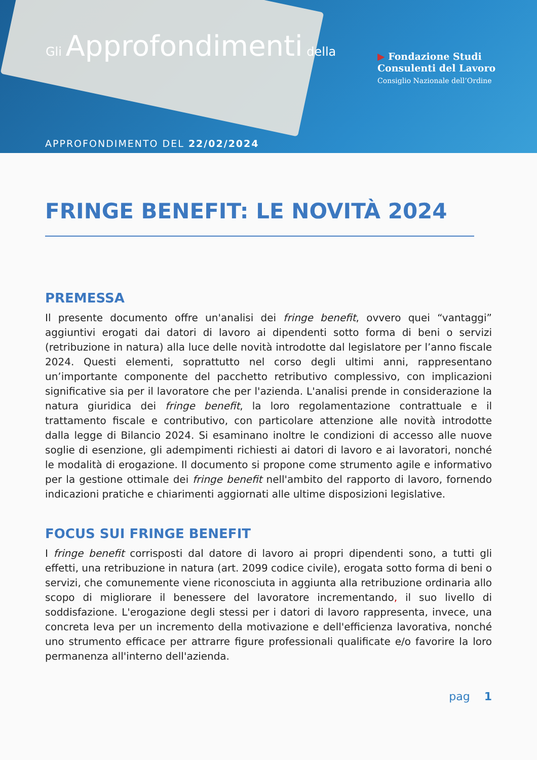Gli Approfondimenti della
▶ Fondazione Studi
Consulenti del Lavoro
Consiglio Nazionale dell’Ordine
APPROFONDIMENTO DEL 22/02/2024
FRINGE BENEFIT: LE NOVITÀ 2024
PREMESSA
Il presente documento offre un'analisi dei fringe benefit, ovvero quei “vantaggi” aggiuntivi erogati dai datori di lavoro ai dipendenti sotto forma di beni o servizi (retribuzione in natura) alla luce delle novità introdotte dal legislatore per l’anno fiscale 2024. Questi elementi, soprattutto nel corso degli ultimi anni, rappresentano un’importante componente del pacchetto retributivo complessivo, con implicazioni significative sia per il lavoratore che per l'azienda. L'analisi prende in considerazione la natura giuridica dei fringe benefit, la loro regolamentazione contrattuale e il trattamento fiscale e contributivo, con particolare attenzione alle novità introdotte dalla legge di Bilancio 2024. Si esaminano inoltre le condizioni di accesso alle nuove soglie di esenzione, gli adempimenti richiesti ai datori di lavoro e ai lavoratori, nonché le modalità di erogazione. Il documento si propone come strumento agile e informativo per la gestione ottimale dei fringe benefit nell'ambito del rapporto di lavoro, fornendo indicazioni pratiche e chiarimenti aggiornati alle ultime disposizioni legislative.
FOCUS SUI FRINGE BENEFIT
I fringe benefit corrisposti dal datore di lavoro ai propri dipendenti sono, a tutti gli effetti, una retribuzione in natura (art. 2099 codice civile), erogata sotto forma di beni o servizi, che comunemente viene riconosciuta in aggiunta alla retribuzione ordinaria allo scopo di migliorare il benessere del lavoratore incrementando, il suo livello di soddisfazione. L'erogazione degli stessi per i datori di lavoro rappresenta, invece, una concreta leva per un incremento della motivazione e dell'efficienza lavorativa, nonché uno strumento efficace per attrarre figure professionali qualificate e/o favorire la loro permanenza all'interno dell'azienda.
pag 1